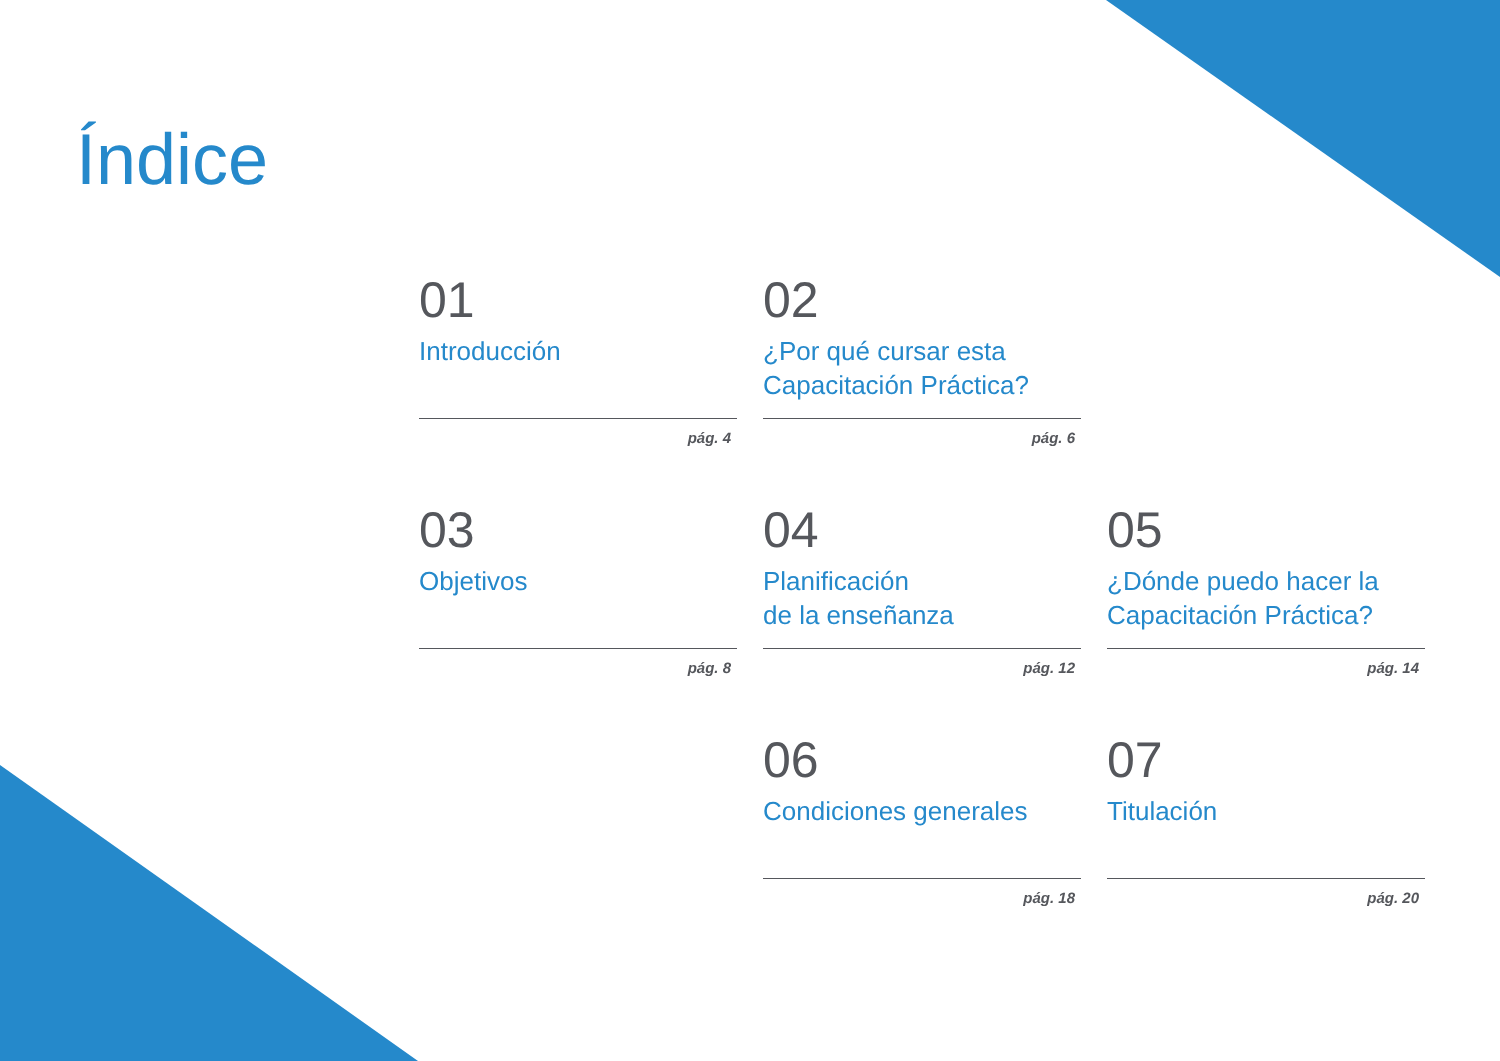Índice
01
Introducción
pág. 4
02
¿Por qué cursar esta Capacitación Práctica?
pág. 6
03
Objetivos
pág. 8
04
Planificación
de la enseñanza
pág. 12
05
¿Dónde puedo hacer la Capacitación Práctica?
pág. 14
06
Condiciones generales
pág. 18
07
Titulación
pág. 20